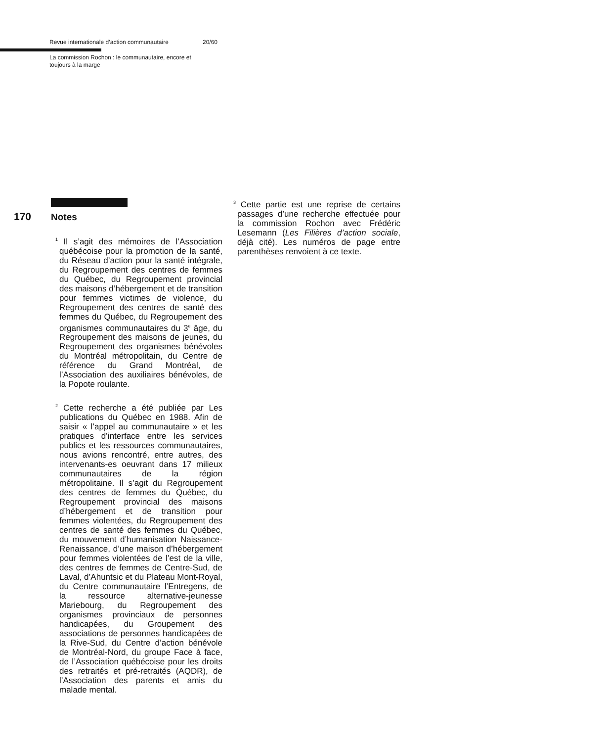Revue internationale d’action communautaire 20/60
La commission Rochon : le communautaire, encore et toujours à la marge
170 Notes
<sup>1</sup> Il s’agit des mémoires de l’Association québécoise pour la promotion de la santé, du Réseau d’action pour la santé intégrale, du Regroupement des centres de femmes du Québec, du Regroupement provincial des maisons d’hébergement et de transition pour femmes victimes de violence, du Regroupement des centres de santé des femmes du Québec, du Regroupement des organismes communautaires du 3<sup>e</sup> âge, du Regroupement des maisons de jeunes, du Regroupement des organismes bénévoles du Montréal métropolitain, du Centre de référence du Grand Montréal, de l’Association des auxiliaires bénévoles, de la Popote roulante.
<sup>2</sup> Cette recherche a été publiée par Les publications du Québec en 1988. Afin de saisir « l’appel au communautaire » et les pratiques d’interface entre les services publics et les ressources communautaires, nous avions rencontré, entre autres, des intervenants-es oeuvrant dans 17 milieux communautaires de la région métropolitaine. Il s’agit du Regroupement des centres de femmes du Québec, du Regroupement provincial des maisons d’hébergement et de transition pour femmes violentées, du Regroupement des centres de santé des femmes du Québec, du mouvement d’humanisation Naissance-Renaissance, d’une maison d’hébergement pour femmes violentées de l’est de la ville, des centres de femmes de Centre-Sud, de Laval, d’Ahuntsic et du Plateau Mont-Royal, du Centre communautaire l’Entregens, de la ressource alternative-jeunesse Mariebourg, du Regroupement des organismes provinciaux de personnes handicapées, du Groupement des associations de personnes handicapées de la Rive-Sud, du Centre d’action bénévole de Montréal-Nord, du groupe Face à face, de l’Association québécoise pour les droits des retraités et pré-retraités (AQDR), de l’Association des parents et amis du malade mental.
<sup>3</sup> Cette partie est une reprise de certains passages d’une recherche effectuée pour la commission Rochon avec Frédéric Lesemann (Les Filières d’action sociale, déjà cité). Les numéros de page entre parenthèses renvoient à ce texte.